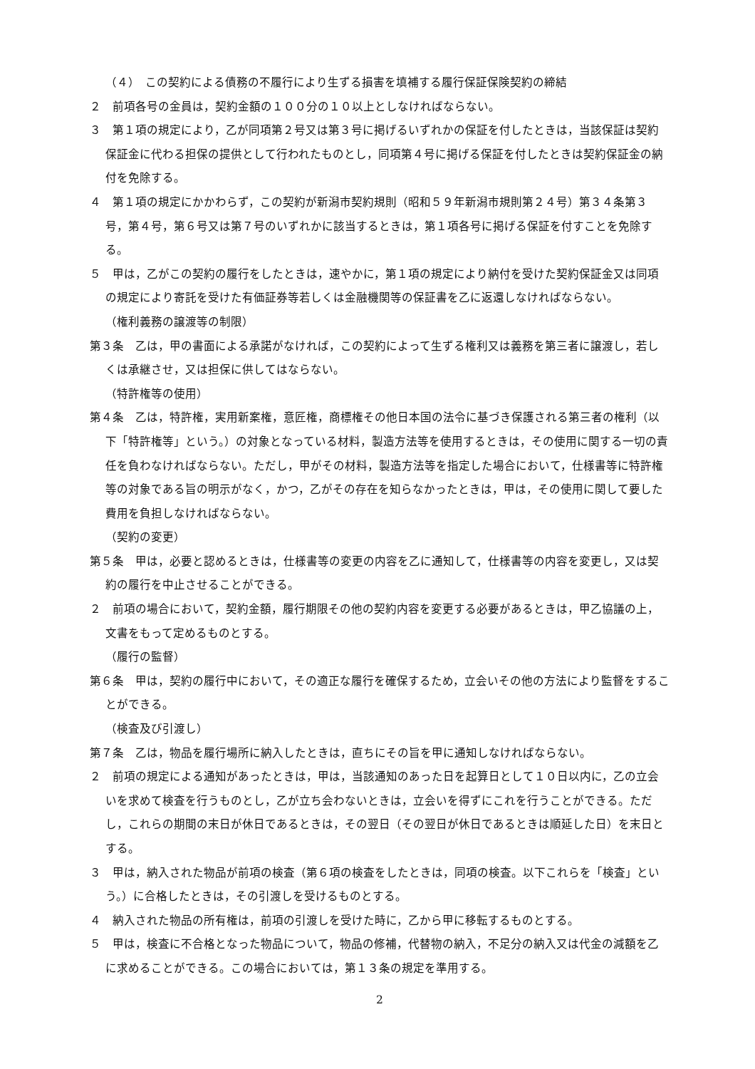（４）　この契約による債務の不履行により生ずる損害を填補する履行保証保険契約の締結
２　前項各号の金員は，契約金額の１００分の１０以上としなければならない。
３　第１項の規定により，乙が同項第２号又は第３号に掲げるいずれかの保証を付したときは，当該保証は契約保証金に代わる担保の提供として行われたものとし，同項第４号に掲げる保証を付したときは契約保証金の納付を免除する。
４　第１項の規定にかかわらず，この契約が新潟市契約規則（昭和５９年新潟市規則第２４号）第３４条第３号，第４号，第６号又は第７号のいずれかに該当するときは，第１項各号に掲げる保証を付すことを免除する。
５　甲は，乙がこの契約の履行をしたときは，速やかに，第１項の規定により納付を受けた契約保証金又は同項の規定により寄託を受けた有価証券等若しくは金融機関等の保証書を乙に返還しなければならない。
（権利義務の譲渡等の制限）
第３条　乙は，甲の書面による承諾がなければ，この契約によって生ずる権利又は義務を第三者に譲渡し，若しくは承継させ，又は担保に供してはならない。
（特許権等の使用）
第４条　乙は，特許権，実用新案権，意匠権，商標権その他日本国の法令に基づき保護される第三者の権利（以下「特許権等」という。）の対象となっている材料，製造方法等を使用するときは，その使用に関する一切の責任を負わなければならない。ただし，甲がその材料，製造方法等を指定した場合において，仕様書等に特許権等の対象である旨の明示がなく，かつ，乙がその存在を知らなかったときは，甲は，その使用に関して要した費用を負担しなければならない。
（契約の変更）
第５条　甲は，必要と認めるときは，仕様書等の変更の内容を乙に通知して，仕様書等の内容を変更し，又は契約の履行を中止させることができる。
２　前項の場合において，契約金額，履行期限その他の契約内容を変更する必要があるときは，甲乙協議の上，文書をもって定めるものとする。
（履行の監督）
第６条　甲は，契約の履行中において，その適正な履行を確保するため，立会いその他の方法により監督をすることができる。
（検査及び引渡し）
第７条　乙は，物品を履行場所に納入したときは，直ちにその旨を甲に通知しなければならない。
２　前項の規定による通知があったときは，甲は，当該通知のあった日を起算日として１０日以内に，乙の立会いを求めて検査を行うものとし，乙が立ち会わないときは，立会いを得ずにこれを行うことができる。ただし，これらの期間の末日が休日であるときは，その翌日（その翌日が休日であるときは順延した日）を末日とする。
３　甲は，納入された物品が前項の検査（第６項の検査をしたときは，同項の検査。以下これらを「検査」という。）に合格したときは，その引渡しを受けるものとする。
４　納入された物品の所有権は，前項の引渡しを受けた時に，乙から甲に移転するものとする。
５　甲は，検査に不合格となった物品について，物品の修補，代替物の納入，不足分の納入又は代金の減額を乙に求めることができる。この場合においては，第１３条の規定を準用する。
2